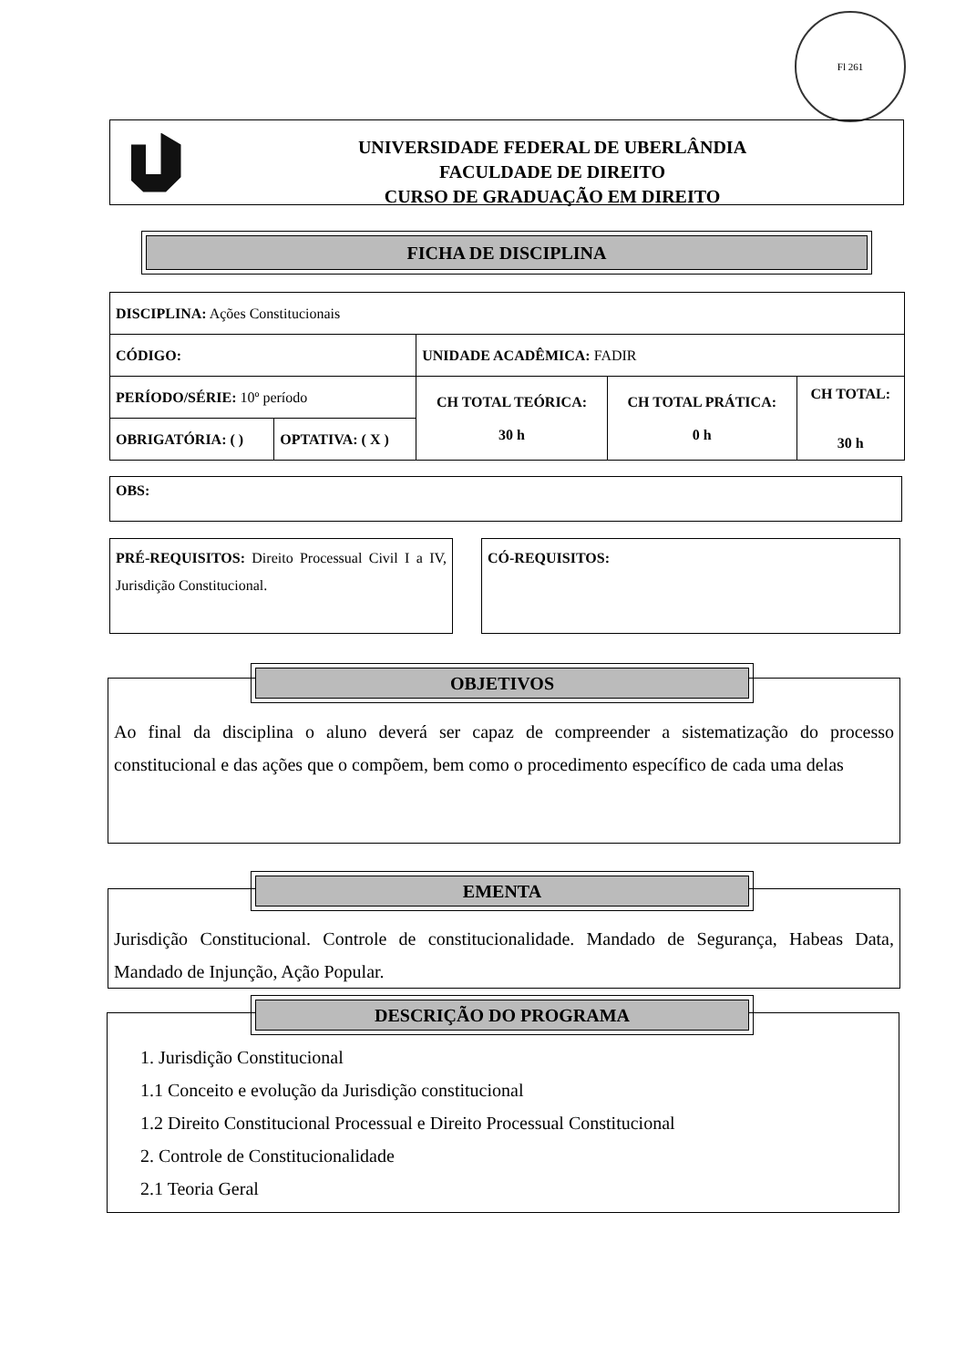Fl 261
UNIVERSIDADE FEDERAL DE UBERLÂNDIA
FACULDADE DE DIREITO
CURSO DE GRADUAÇÃO EM DIREITO
FICHA DE DISCIPLINA
| DISCIPLINA: Ações Constitucionais | | | | |
| CÓDIGO: | | UNIDADE ACADÊMICA: FADIR | | |
| PERÍODO/SÉRIE: 10º período | | CH TOTAL TEÓRICA: 30 h | CH TOTAL PRÁTICA: 0 h | CH TOTAL: 30 h |
| OBRIGATÓRIA: ( ) | OPTATIVA: ( X ) | | | |
OBS:
PRÉ-REQUISITOS: Direito Processual Civil I a IV, Jurisdição Constitucional.
CÓ-REQUISITOS:
Ao final da disciplina o aluno deverá ser capaz de compreender a sistematização do processo constitucional e das ações que o compõem, bem como o procedimento específico de cada uma delas
OBJETIVOS
Jurisdição Constitucional. Controle de constitucionalidade. Mandado de Segurança, Habeas Data, Mandado de Injunção, Ação Popular.
EMENTA
1. Jurisdição Constitucional
1.1 Conceito e evolução da Jurisdição constitucional
1.2 Direito Constitucional Processual e Direito Processual Constitucional
2. Controle de Constitucionalidade
2.1 Teoria Geral
DESCRIÇÃO DO PROGRAMA